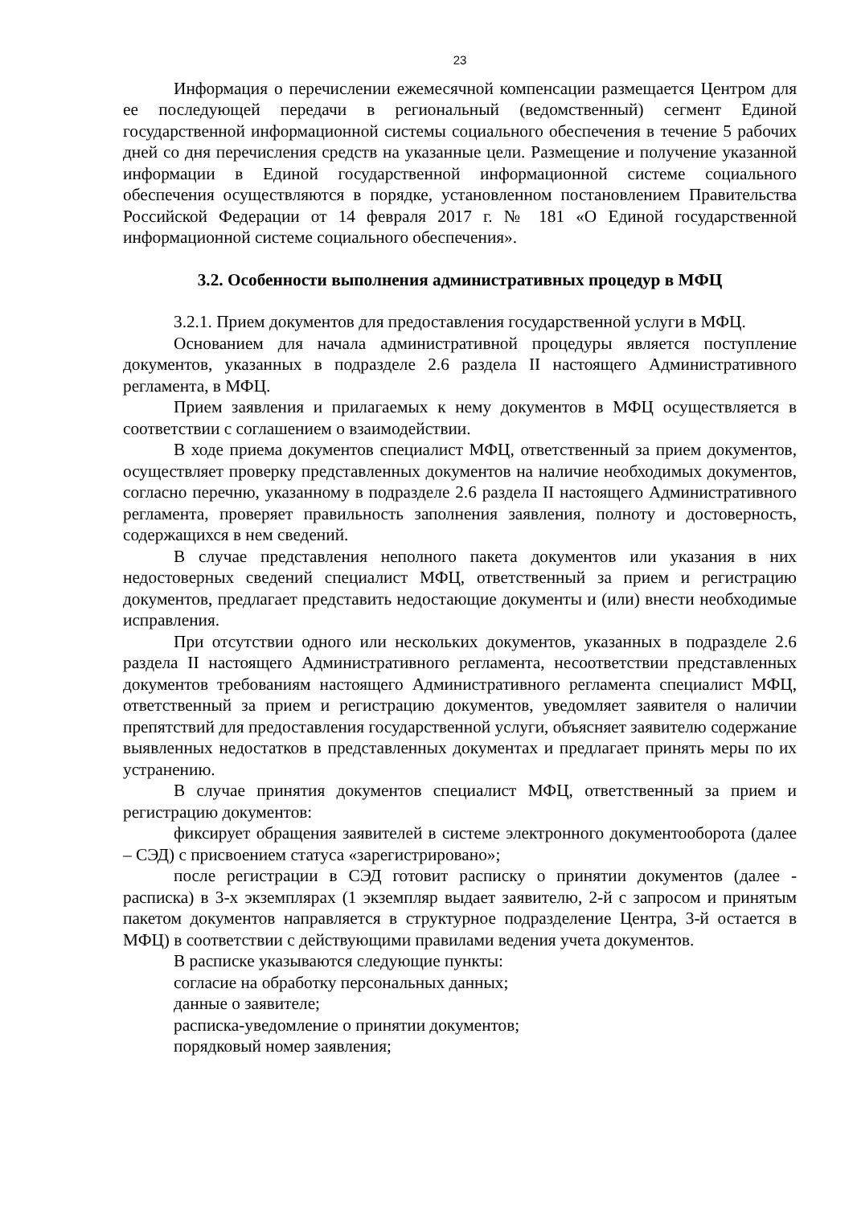23
Информация о перечислении ежемесячной компенсации размещается Центром для ее последующей передачи в региональный (ведомственный) сегмент Единой государственной информационной системы социального обеспечения в течение 5 рабочих дней со дня перечисления средств на указанные цели. Размещение и получение указанной информации в Единой государственной информационной системе социального обеспечения осуществляются в порядке, установленном постановлением Правительства Российской Федерации от 14 февраля 2017 г. № 181 «О Единой государственной информационной системе социального обеспечения».
3.2. Особенности выполнения административных процедур в МФЦ
3.2.1. Прием документов для предоставления государственной услуги в МФЦ.
Основанием для начала административной процедуры является поступление документов, указанных в подразделе 2.6 раздела II настоящего Административного регламента, в МФЦ.
Прием заявления и прилагаемых к нему документов в МФЦ осуществляется в соответствии с соглашением о взаимодействии.
В ходе приема документов специалист МФЦ, ответственный за прием документов, осуществляет проверку представленных документов на наличие необходимых документов, согласно перечню, указанному в подразделе 2.6 раздела II настоящего Административного регламента, проверяет правильность заполнения заявления, полноту и достоверность, содержащихся в нем сведений.
В случае представления неполного пакета документов или указания в них недостоверных сведений специалист МФЦ, ответственный за прием и регистрацию документов, предлагает представить недостающие документы и (или) внести необходимые исправления.
При отсутствии одного или нескольких документов, указанных в подразделе 2.6 раздела II настоящего Административного регламента, несоответствии представленных документов требованиям настоящего Административного регламента специалист МФЦ, ответственный за прием и регистрацию документов, уведомляет заявителя о наличии препятствий для предоставления государственной услуги, объясняет заявителю содержание выявленных недостатков в представленных документах и предлагает принять меры по их устранению.
В случае принятия документов специалист МФЦ, ответственный за прием и регистрацию документов:
фиксирует обращения заявителей в системе электронного документооборота (далее – СЭД) с присвоением статуса «зарегистрировано»;
после регистрации в СЭД готовит расписку о принятии документов (далее - расписка) в 3-х экземплярах (1 экземпляр выдает заявителю, 2-й с запросом и принятым пакетом документов направляется в структурное подразделение Центра, 3-й остается в МФЦ) в соответствии с действующими правилами ведения учета документов.
В расписке указываются следующие пункты:
согласие на обработку персональных данных;
данные о заявителе;
расписка-уведомление о принятии документов;
порядковый номер заявления;